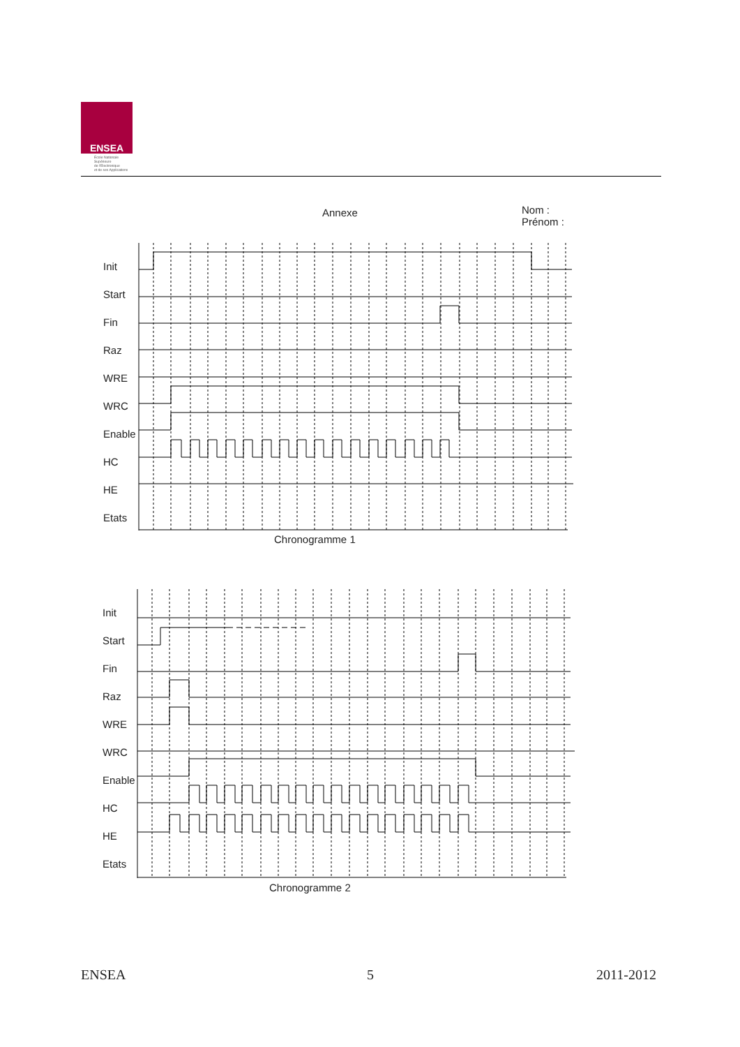ENSEA
Ecole Nationale
Supérieure
de l'Electronique
et de ses Applications
Annexe
Nom :
Prénom :
Init
Start
Fin
Raz
WRE
WRC
Enable
HC
HE
Etats
Chronogramme 1
Init
Start
Fin
Raz
WRE
WRC
Enable
HC
HE
Etats
Chronogramme 2
ENSEA 5 2011-2012